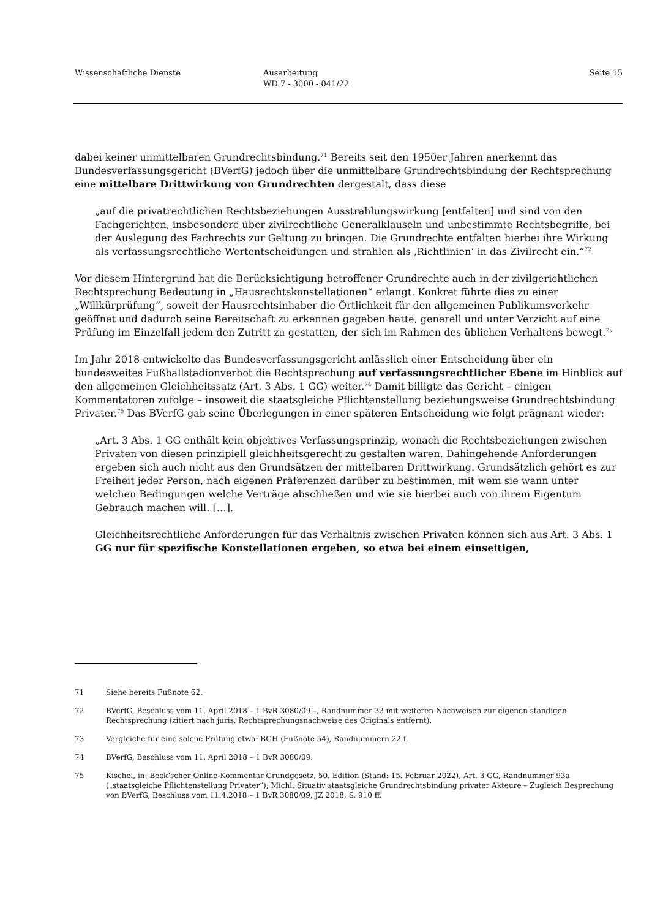Wissenschaftliche Dienste Ausarbeitung
WD 7 - 3000 - 041/22
Seite 15
dabei keiner unmittelbaren Grundrechtsbindung.<sup>71</sup> Bereits seit den 1950er Jahren anerkennt das Bundesverfassungsgericht (BVerfG) jedoch über die unmittelbare Grundrechtsbindung der Rechtsprechung eine mittelbare Drittwirkung von Grundrechten dergestalt, dass diese
„auf die privatrechtlichen Rechtsbeziehungen Ausstrahlungswirkung [entfalten] und sind von den Fachgerichten, insbesondere über zivilrechtliche Generalklauseln und unbestimmte Rechtsbegriffe, bei der Auslegung des Fachrechts zur Geltung zu bringen. Die Grundrechte entfalten hierbei ihre Wirkung als verfassungsrechtliche Wertentscheidungen und strahlen als ‚Richtlinien‘ in das Zivilrecht ein.“<sup>72</sup>
Vor diesem Hintergrund hat die Berücksichtigung betroffener Grundrechte auch in der zivilgerichtlichen Rechtsprechung Bedeutung in „Hausrechtskonstellationen“ erlangt. Konkret führte dies zu einer „Willkürprüfung“, soweit der Hausrechtsinhaber die Örtlichkeit für den allgemeinen Publikumsverkehr geöffnet und dadurch seine Bereitschaft zu erkennen gegeben hatte, generell und unter Verzicht auf eine Prüfung im Einzelfall jedem den Zutritt zu gestatten, der sich im Rahmen des üblichen Verhaltens bewegt.<sup>73</sup>
Im Jahr 2018 entwickelte das Bundesverfassungsgericht anlässlich einer Entscheidung über ein bundesweites Fußballstadionverbot die Rechtsprechung auf verfassungsrechtlicher Ebene im Hinblick auf den allgemeinen Gleichheitssatz (Art. 3 Abs. 1 GG) weiter.<sup>74</sup> Damit billigte das Gericht – einigen Kommentatoren zufolge – insoweit die staatsgleiche Pflichtenstellung beziehungsweise Grundrechtsbindung Privater.<sup>75</sup> Das BVerfG gab seine Überlegungen in einer späteren Entscheidung wie folgt prägnant wieder:
„Art. 3 Abs. 1 GG enthält kein objektives Verfassungsprinzip, wonach die Rechtsbeziehungen zwischen Privaten von diesen prinzipiell gleichheitsgerecht zu gestalten wären. Dahingehende Anforderungen ergeben sich auch nicht aus den Grundsätzen der mittelbaren Drittwirkung. Grundsätzlich gehört es zur Freiheit jeder Person, nach eigenen Präferenzen darüber zu bestimmen, mit wem sie wann unter welchen Bedingungen welche Verträge abschließen und wie sie hierbei auch von ihrem Eigentum Gebrauch machen will. […].
Gleichheitsrechtliche Anforderungen für das Verhältnis zwischen Privaten können sich aus Art. 3 Abs. 1 GG nur für spezifische Konstellationen ergeben, so etwa bei einem einseitigen,
71 Siehe bereits Fußnote 62.
72 BVerfG, Beschluss vom 11. April 2018 – 1 BvR 3080/09 –, Randnummer 32 mit weiteren Nachweisen zur eigenen ständigen Rechtsprechung (zitiert nach juris. Rechtsprechungsnachweise des Originals entfernt).
73 Vergleiche für eine solche Prüfung etwa: BGH (Fußnote 54), Randnummern 22 f.
74 BVerfG, Beschluss vom 11. April 2018 – 1 BvR 3080/09.
75 Kischel, in: Beck’scher Online-Kommentar Grundgesetz, 50. Edition (Stand: 15. Februar 2022), Art. 3 GG, Randnummer 93a („staatsgleiche Pflichtenstellung Privater“); Michl, Situativ staatsgleiche Grundrechtsbindung privater Akteure – Zugleich Besprechung von BVerfG, Beschluss vom 11.4.2018 – 1 BvR 3080/09, JZ 2018, S. 910 ff.